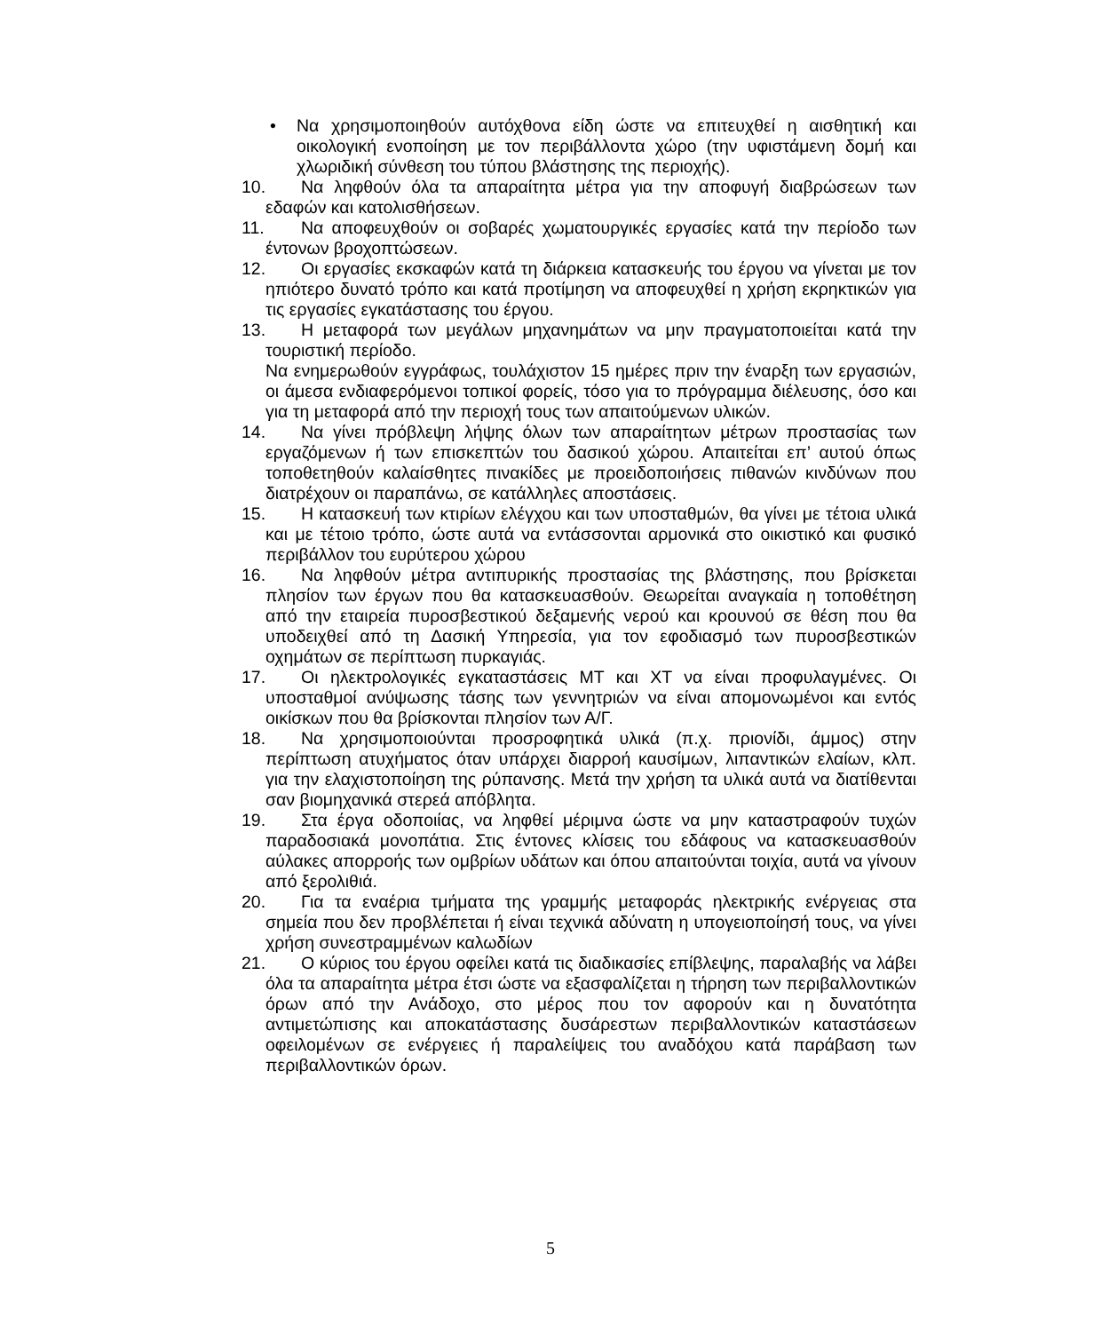• Να χρησιμοποιηθούν αυτόχθονα είδη ώστε να επιτευχθεί η αισθητική και οικολογική ενοποίηση με τον περιβάλλοντα χώρο (την υφιστάμενη δομή και χλωριδική σύνθεση του τύπου βλάστησης της περιοχής).
10. Να ληφθούν όλα τα απαραίτητα μέτρα για την αποφυγή διαβρώσεων των εδαφών και κατολισθήσεων.
11. Να αποφευχθούν οι σοβαρές χωματουργικές εργασίες κατά την περίοδο των έντονων βροχοπτώσεων.
12. Οι εργασίες εκσκαφών κατά τη διάρκεια κατασκευής του έργου να γίνεται με τον ηπιότερο δυνατό τρόπο και κατά προτίμηση να αποφευχθεί η χρήση εκρηκτικών για τις εργασίες εγκατάστασης του έργου.
13. Η μεταφορά των μεγάλων μηχανημάτων να μην πραγματοποιείται κατά την τουριστική περίοδο.
Να ενημερωθούν εγγράφως, τουλάχιστον 15 ημέρες πριν την έναρξη των εργασιών, οι άμεσα ενδιαφερόμενοι τοπικοί φορείς, τόσο για το πρόγραμμα διέλευσης, όσο και για τη μεταφορά από την περιοχή τους των απαιτούμενων υλικών.
14. Να γίνει πρόβλεψη λήψης όλων των απαραίτητων μέτρων προστασίας των εργαζόμενων ή των επισκεπτών του δασικού χώρου. Απαιτείται επ’ αυτού όπως τοποθετηθούν καλαίσθητες πινακίδες με προειδοποιήσεις πιθανών κινδύνων που διατρέχουν οι παραπάνω, σε κατάλληλες αποστάσεις.
15. Η κατασκευή των κτιρίων ελέγχου και των υποσταθμών, θα γίνει με τέτοια υλικά και με τέτοιο τρόπο, ώστε αυτά να εντάσσονται αρμονικά στο οικιστικό και φυσικό περιβάλλον του ευρύτερου χώρου
16. Να ληφθούν μέτρα αντιπυρικής προστασίας της βλάστησης, που βρίσκεται πλησίον των έργων που θα κατασκευασθούν. Θεωρείται αναγκαία η τοποθέτηση από την εταιρεία πυροσβεστικού δεξαμενής νερού και κρουνού σε θέση που θα υποδειχθεί από τη Δασική Υπηρεσία, για τον εφοδιασμό των πυροσβεστικών οχημάτων σε περίπτωση πυρκαγιάς.
17. Οι ηλεκτρολογικές εγκαταστάσεις ΜΤ και ΧΤ να είναι προφυλαγμένες. Οι υποσταθμοί ανύψωσης τάσης των γεννητριών να είναι απομονωμένοι και εντός οικίσκων που θα βρίσκονται πλησίον των Α/Γ.
18. Να χρησιμοποιούνται προσροφητικά υλικά (π.χ. πριονίδι, άμμος) στην περίπτωση ατυχήματος όταν υπάρχει διαρροή καυσίμων, λιπαντικών ελαίων, κλπ. για την ελαχιστοποίηση της ρύπανσης. Μετά την χρήση τα υλικά αυτά να διατίθενται σαν βιομηχανικά στερεά απόβλητα.
19. Στα έργα οδοποιίας, να ληφθεί μέριμνα ώστε να μην καταστραφούν τυχών παραδοσιακά μονοπάτια. Στις έντονες κλίσεις του εδάφους να κατασκευασθούν αύλακες απορροής των ομβρίων υδάτων και όπου απαιτούνται τοιχία, αυτά να γίνουν από ξερολιθιά.
20. Για τα εναέρια τμήματα της γραμμής μεταφοράς ηλεκτρικής ενέργειας στα σημεία που δεν προβλέπεται ή είναι τεχνικά αδύνατη η υπογειοποίησή τους, να γίνει χρήση συνεστραμμένων καλωδίων
21. Ο κύριος του έργου οφείλει κατά τις διαδικασίες επίβλεψης, παραλαβής να λάβει όλα τα απαραίτητα μέτρα έτσι ώστε να εξασφαλίζεται η τήρηση των περιβαλλοντικών όρων από την Ανάδοχο, στο μέρος που τον αφορούν και η δυνατότητα αντιμετώπισης και αποκατάστασης δυσάρεστων περιβαλλοντικών καταστάσεων οφειλομένων σε ενέργειες ή παραλείψεις του αναδόχου κατά παράβαση των περιβαλλοντικών όρων.
5